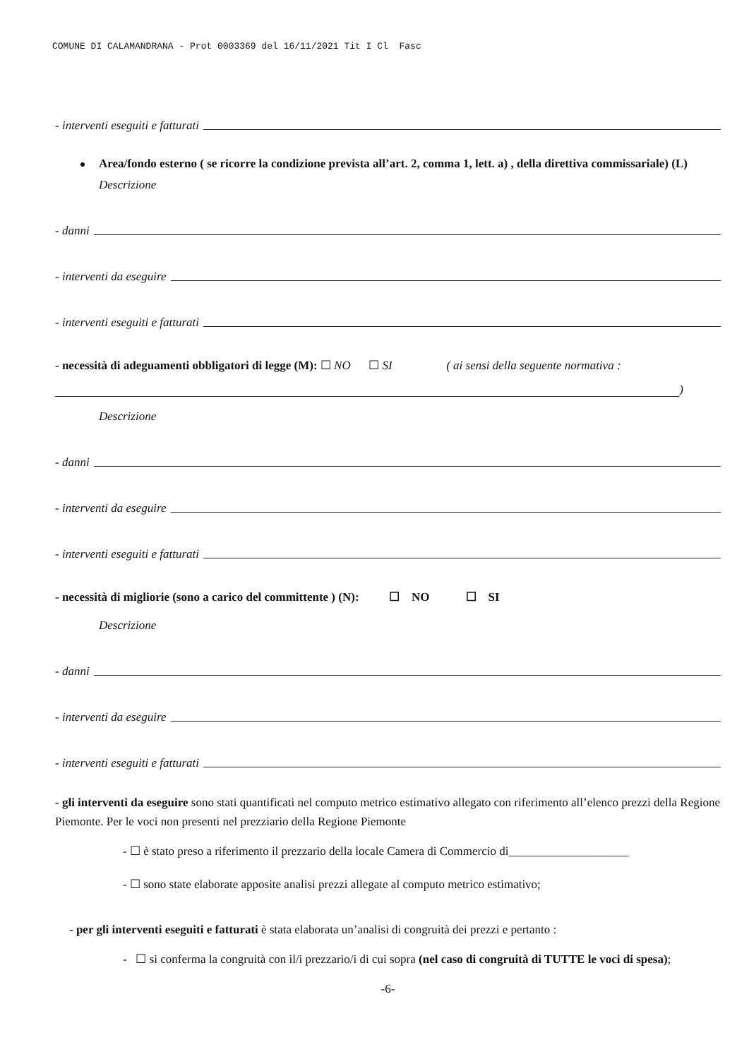COMUNE DI CALAMANDRANA - Prot 0003369 del 16/11/2021 Tit I Cl Fasc
- interventi eseguiti e fatturati
Area/fondo esterno ( se ricorre la condizione prevista all’art. 2, comma 1, lett. a) , della direttiva commissariale) (L)
Descrizione
- danni
- interventi da eseguire
- interventi eseguiti e fatturati
- necessità di adeguamenti obbligatori di legge (M): ☐ NO ☐ SI ( ai sensi della seguente normativa :
)
Descrizione
- danni
- interventi da eseguire
- interventi eseguiti e fatturati
- necessità di migliorie (sono a carico del committente ) (N): ☐ NO ☐ SI
Descrizione
- danni
- interventi da eseguire
- interventi eseguiti e fatturati
- gli interventi da eseguire sono stati quantificati nel computo metrico estimativo allegato con riferimento all’elenco prezzi della Regione Piemonte. Per le voci non presenti nel prezziario della Regione Piemonte
- ☐ è stato preso a riferimento il prezzario della locale Camera di Commercio di____________________
- ☐ sono state elaborate apposite analisi prezzi allegate al computo metrico estimativo;
- per gli interventi eseguiti e fatturati è stata elaborata un’analisi di congruità dei prezzi e pertanto :
- ☐ si conferma la congruità con il/i prezzario/i di cui sopra (nel caso di congruità di TUTTE le voci di spesa);
-6-